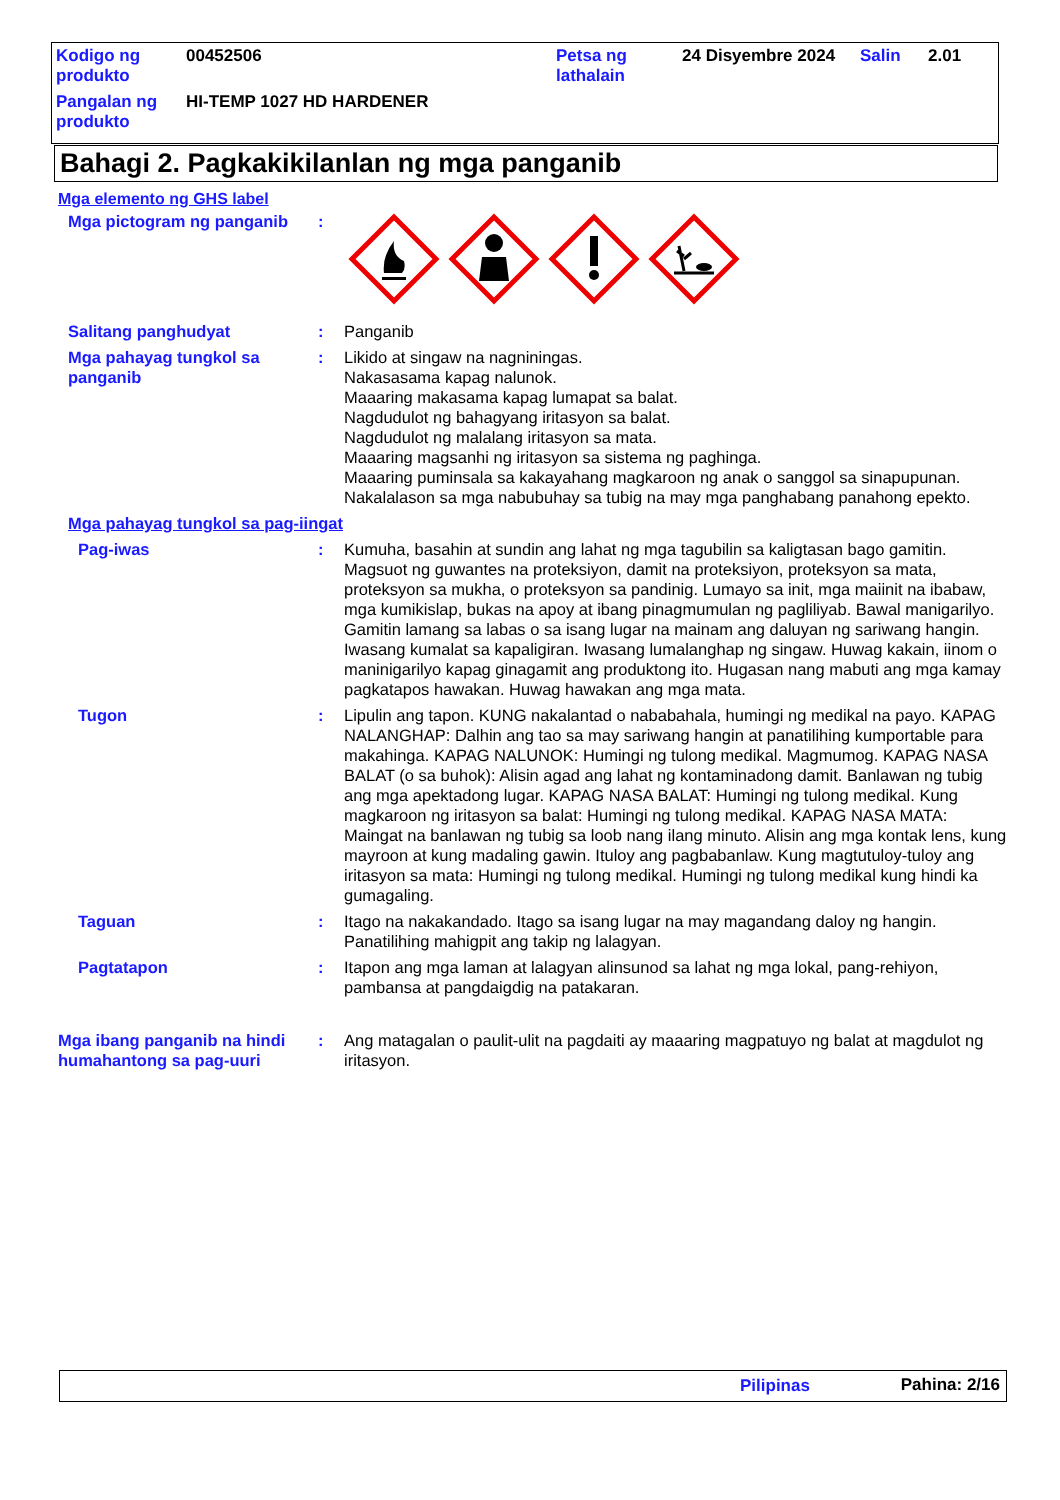| Kodigo ng produkto | 00452506 | Petsa ng lathalain | 24 Disyembre 2024 | Salin | 2.01 |
| Pangalan ng produkto | HI-TEMP 1027 HD HARDENER | | | | |
Bahagi 2. Pagkakikilanlan ng mga panganib
Mga elemento ng GHS label
| Mga pictogram ng panganib | : | |
| Salitang panghudyat | : | Panganib |
| Mga pahayag tungkol sa panganib | : | Likido at singaw na nagniningas. Nakasasama kapag nalunok. Maaaring makasama kapag lumapat sa balat. Nagdudulot ng bahagyang iritasyon sa balat. Nagdudulot ng malalang iritasyon sa mata. Maaaring magsanhi ng iritasyon sa sistema ng paghinga. Maaaring puminsala sa kakayahang magkaroon ng anak o sanggol sa sinapupunan. Nakalalason sa mga nabubuhay sa tubig na may mga panghabang panahong epekto. |
| Mga pahayag tungkol sa pag-iingat | | |
| Pag-iwas | : | Kumuha, basahin at sundin ang lahat ng mga tagubilin sa kaligtasan bago gamitin. Magsuot ng guwantes na proteksiyon, damit na proteksiyon, proteksyon sa mata, proteksyon sa mukha, o proteksyon sa pandinig. Lumayo sa init, mga maiinit na ibabaw, mga kumikislap, bukas na apoy at ibang pinagmumulan ng pagliliyab. Bawal manigarilyo. Gamitin lamang sa labas o sa isang lugar na mainam ang daluyan ng sariwang hangin. Iwasang kumalat sa kapaligiran. Iwasang lumalanghap ng singaw. Huwag kakain, iinom o maninigarilyo kapag ginagamit ang produktong ito. Hugasan nang mabuti ang mga kamay pagkatapos hawakan. Huwag hawakan ang mga mata. |
| Tugon | : | Lipulin ang tapon. KUNG nakalantad o nababahala, humingi ng medikal na payo. KAPAG NALANGHAP: Dalhin ang tao sa may sariwang hangin at panatilihing kumportable para makahinga. KAPAG NALUNOK: Humingi ng tulong medikal. Magmumog. KAPAG NASA BALAT (o sa buhok): Alisin agad ang lahat ng kontaminadong damit. Banlawan ng tubig ang mga apektadong lugar. KAPAG NASA BALAT: Humingi ng tulong medikal. Kung magkaroon ng iritasyon sa balat: Humingi ng tulong medikal. KAPAG NASA MATA: Maingat na banlawan ng tubig sa loob nang ilang minuto. Alisin ang mga kontak lens, kung mayroon at kung madaling gawin. Ituloy ang pagbabanlaw. Kung magtutuloy-tuloy ang iritasyon sa mata: Humingi ng tulong medikal. Humingi ng tulong medikal kung hindi ka gumagaling. |
| Taguan | : | Itago na nakakandado. Itago sa isang lugar na may magandang daloy ng hangin. Panatilihing mahigpit ang takip ng lalagyan. |
| Pagtatapon | : | Itapon ang mga laman at lalagyan alinsunod sa lahat ng mga lokal, pang-rehiyon, pambansa at pangdaigdig na patakaran. |
| Mga ibang panganib na hindi humahantong sa pag-uuri | : | Ang matagalan o paulit-ulit na pagdaiti ay maaaring magpatuyo ng balat at magdulot ng iritasyon. |
Pilipinas Pahina: 2/16